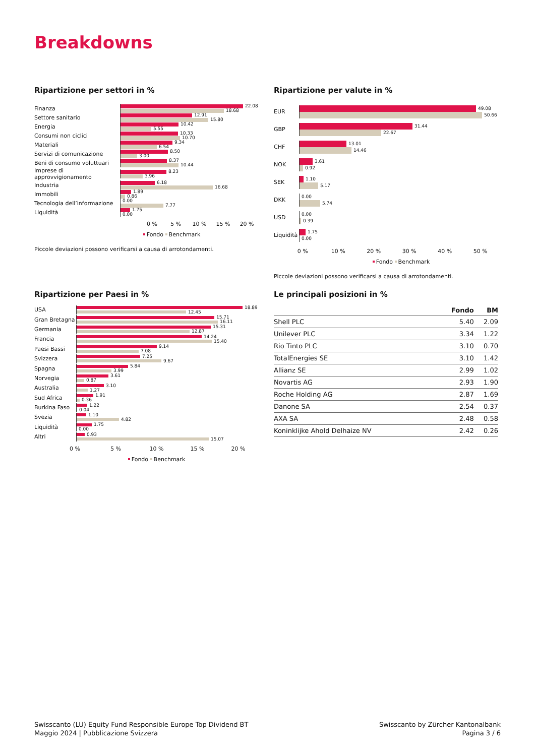Breakdowns
Ripartizione per settori in %
Finanza
22.08
18.68
Settore sanitario
12.91
15.80
Energia
10.42
5.55
Consumi non ciclici
10.33
10.70
Materiali
9.34
6.54
Servizi di comunicazione
8.50
3.00
Beni di consumo voluttuari
8.37
10.44
Imprese di approvvigionamento
8.23
3.96
Industria
6.18
16.68
Immobili
1.89
0.86
Tecnologia dell’informazione
0.00
7.77
Liquidità
1.75
0.00
0 % 5 % 10 % 15 % 20 %
Fondo Benchmark
Piccole deviazioni possono verificarsi a causa di arrotondamenti.
Ripartizione per valute in %
EUR
49.08
50.66
GBP
31.44
22.67
CHF
13.01
14.46
NOK
3.61
0.92
SEK
1.10
5.17
DKK
0.00
5.74
USD
0.00
0.39
Liquidità
1.75
0.00
0 % 10 % 20 % 30 % 40 % 50 %
Fondo Benchmark
Piccole deviazioni possono verificarsi a causa di arrotondamenti.
Ripartizione per Paesi in %
USA
18.89
12.45
Gran Bretagna
15.71
16.11
Germania
15.31
12.87
Francia
14.24
15.40
Paesi Bassi
9.14
7.08
Svizzera
7.25
9.67
Spagna
5.84
3.99
Norvegia
3.61
0.87
Australia
3.10
1.27
Sud Africa
1.91
0.36
Burkina Faso
1.22
0.04
Svezia
1.10
4.82
Liquidità
1.75
0.00
Altri
0.93
15.07
0 % 5 % 10 % 15 % 20 %
Fondo Benchmark
Le principali posizioni in %
| | Fondo | BM |
| --- | --- | --- |
| Shell PLC | 5.40 | 2.09 |
| Unilever PLC | 3.34 | 1.22 |
| Rio Tinto PLC | 3.10 | 0.70 |
| TotalEnergies SE | 3.10 | 1.42 |
| Allianz SE | 2.99 | 1.02 |
| Novartis AG | 2.93 | 1.90 |
| Roche Holding AG | 2.87 | 1.69 |
| Danone SA | 2.54 | 0.37 |
| AXA SA | 2.48 | 0.58 |
| Koninklijke Ahold Delhaize NV | 2.42 | 0.26 |
Swisscanto (LU) Equity Fund Responsible Europe Top Dividend BT
Maggio 2024 | Pubblicazione Svizzera
Swisscanto by Zürcher Kantonalbank
Pagina 3 / 6